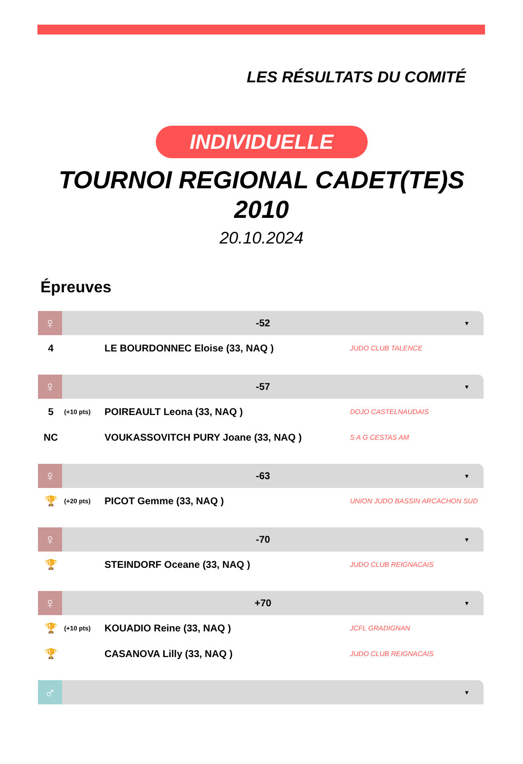LES RÉSULTATS DU COMITÉ
INDIVIDUELLE
TOURNOI REGIONAL CADET(TE)S
2010
20.10.2024
Épreuves
♀
-52
▼
| 4 | | LE BOURDONNEC Eloise (33, NAQ ) | JUDO CLUB TALENCE |
♀
-57
▼
| 5 | (+10 pts) | POIREAULT Leona (33, NAQ ) | DOJO CASTELNAUDAIS |
| NC | | VOUKASSOVITCH PURY Joane (33, NAQ ) | S A G CESTAS AM |
♀
-63
▼
| 🏆 | (+20 pts) | PICOT Gemme (33, NAQ ) | UNION JUDO BASSIN ARCACHON SUD |
♀
-70
▼
| 🏆 | | STEINDORF Oceane (33, NAQ ) | JUDO CLUB REIGNACAIS |
♀
+70
▼
| 🏆 | (+10 pts) | KOUADIO Reine (33, NAQ ) | JCFL GRADIGNAN |
| 🏆 | | CASANOVA Lilly (33, NAQ ) | JUDO CLUB REIGNACAIS |
♂
▼